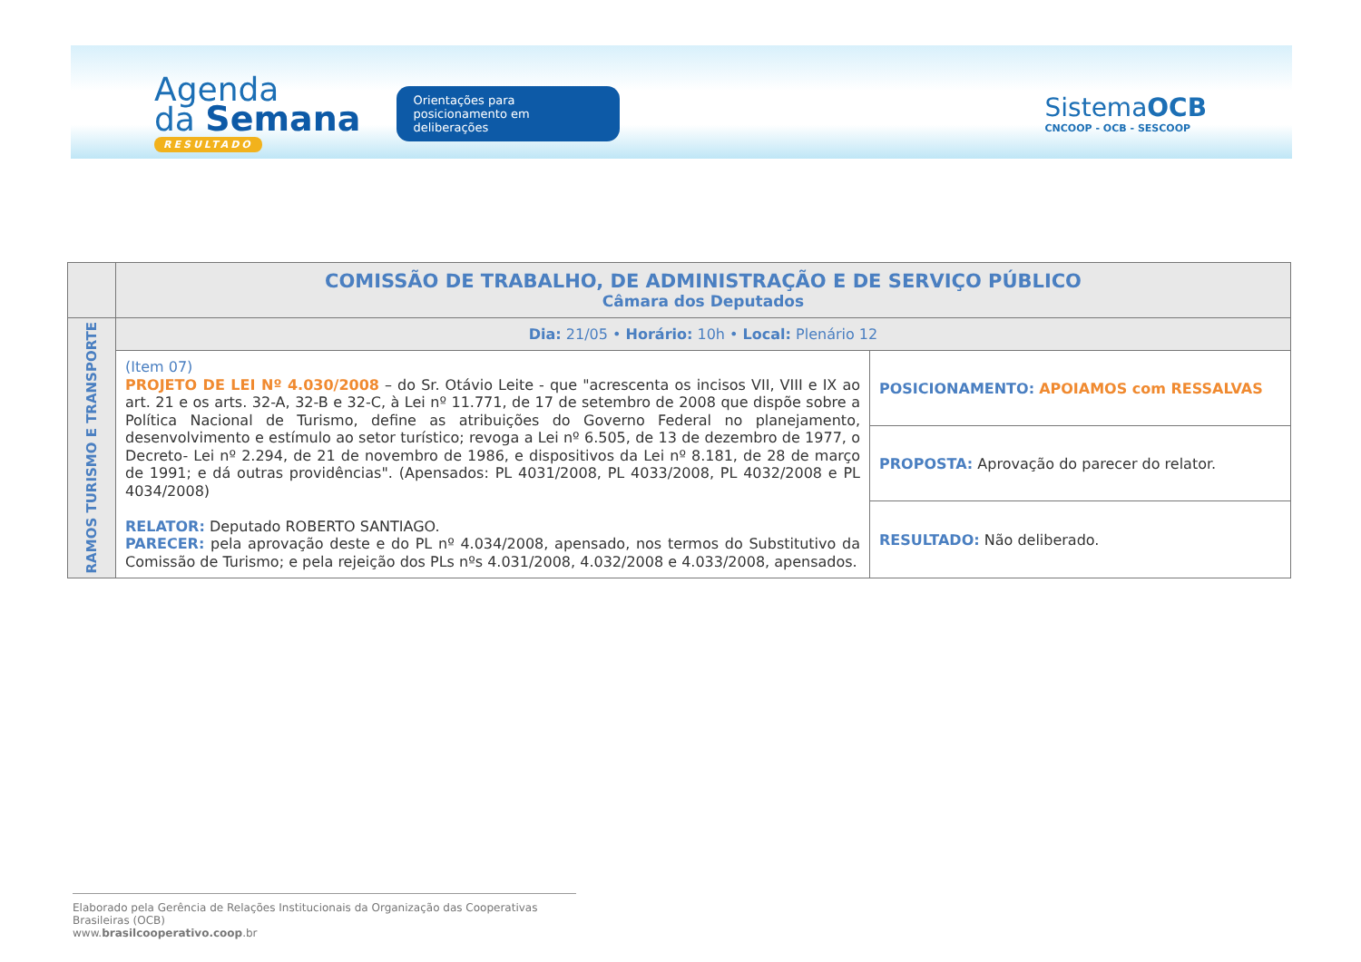Agenda
da Semana
RESULTADO
Orientações para posicionamento em deliberações
SistemaOCB
CNCOOP - OCB - SESCOOP
| | COMISSÃO DE TRABALHO, DE ADMINISTRAÇÃO E DE SERVIÇO PÚBLICO Câmara dos Deputados | |
| RAMOS TURISMO E TRANSPORTE | Dia: 21/05 • Horário: 10h • Local: Plenário 12 | |
| | (Item 07) PROJETO DE LEI Nº 4.030/2008 – do Sr. Otávio Leite - que "acrescenta os incisos VII, VIII e IX ao art. 21 e os arts. 32-A, 32-B e 32-C, à Lei nº 11.771, de 17 de setembro de 2008 que dispõe sobre a Política Nacional de Turismo, define as atribuições do Governo Federal no planejamento, desenvolvimento e estímulo ao setor turístico; revoga a Lei nº 6.505, de 13 de dezembro de 1977, o Decreto- Lei nº 2.294, de 21 de novembro de 1986, e dispositivos da Lei nº 8.181, de 28 de março de 1991; e dá outras providências". (Apensados: PL 4031/2008, PL 4033/2008, PL 4032/2008 e PL 4034/2008) RELATOR: Deputado ROBERTO SANTIAGO. PARECER: pela aprovação deste e do PL nº 4.034/2008, apensado, nos termos do Substitutivo da Comissão de Turismo; e pela rejeição dos PLs nºs 4.031/2008, 4.032/2008 e 4.033/2008, apensados. | POSICIONAMENTO: APOIAMOS com RESSALVAS |
| | | PROPOSTA: Aprovação do parecer do relator. |
| | | RESULTADO: Não deliberado. |
Elaborado pela Gerência de Relações Institucionais da Organização das Cooperativas Brasileiras (OCB)
www.brasilcooperativo.coop.br